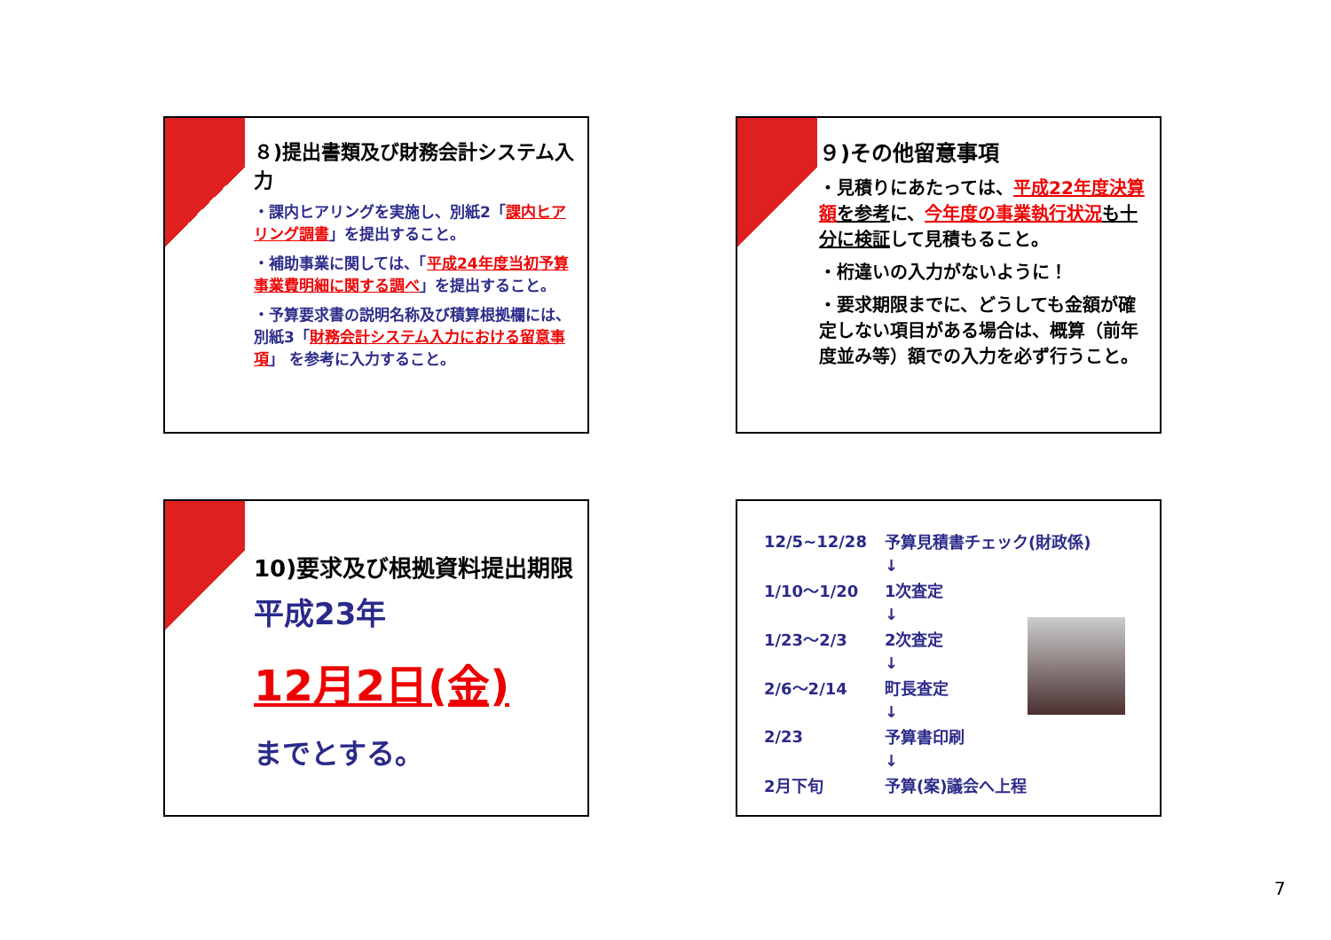８)提出書類及び財務会計システム入力
・課内ヒアリングを実施し、別紙2「課内ヒアリング調書」を提出すること。
・補助事業に関しては、「平成24年度当初予算事業費明細に関する調べ」を提出すること。
・予算要求書の説明名称及び積算根拠欄には、別紙3「財務会計システム入力における留意事項」 を参考に入力すること。
９)その他留意事項
・見積りにあたっては、平成22年度決算額 を参考に、今年度の事業執行状況 も十分に検証して見積もること。
・桁違いの入力がないように！
・要求期限までに、どうしても金額が確定しない項目がある場合は、概算（前年度並み等）額での入力を必ず行うこと。
10)要求及び根拠資料提出期限
平成23年
12月2日(金)
までとする。
| 12/5~12/28 | 予算見積書チェック(財政係) |
| | ↓ |
| 1/10～1/20 | 1次査定 |
| | ↓ |
| 1/23～2/3 | 2次査定 |
| | ↓ |
| 2/6～2/14 | 町長査定 |
| | ↓ |
| 2/23 | 予算書印刷 |
| | ↓ |
| 2月下旬 | 予算(案)議会へ上程 |
7